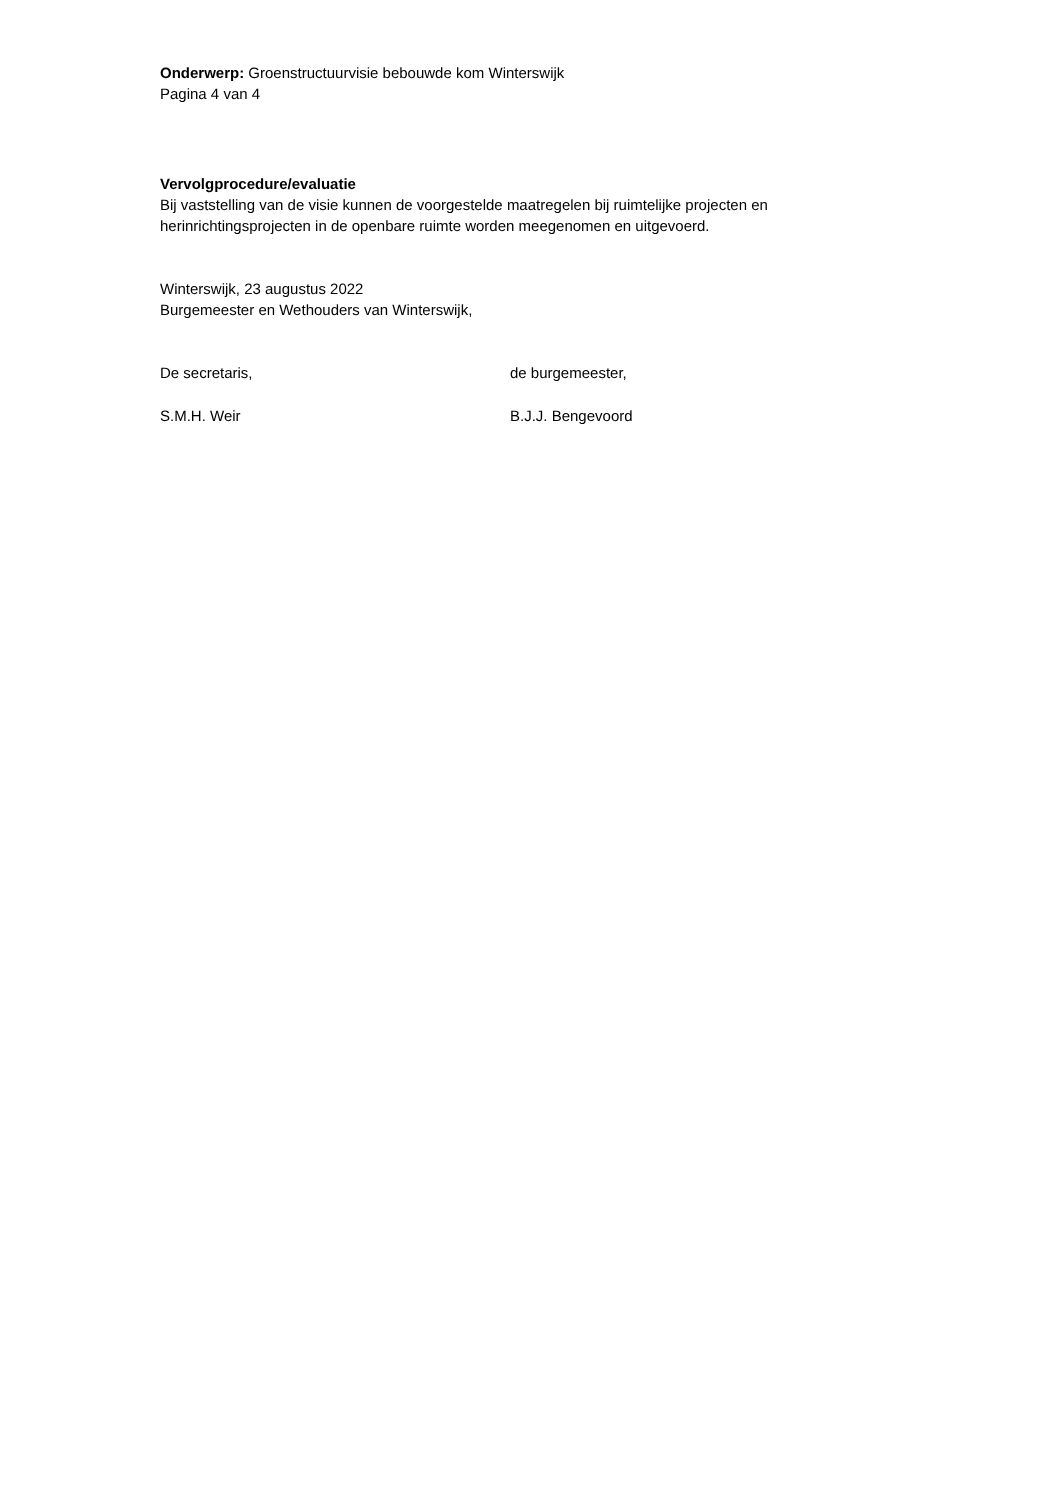Onderwerp: Groenstructuurvisie bebouwde kom Winterswijk
Pagina 4 van 4
Vervolgprocedure/evaluatie
Bij vaststelling van de visie kunnen de voorgestelde maatregelen bij ruimtelijke projecten en herinrichtingsprojecten in de openbare ruimte worden meegenomen en uitgevoerd.
Winterswijk, 23 augustus 2022
Burgemeester en Wethouders van Winterswijk,
De secretaris, de burgemeester,
S.M.H. Weir B.J.J. Bengevoord